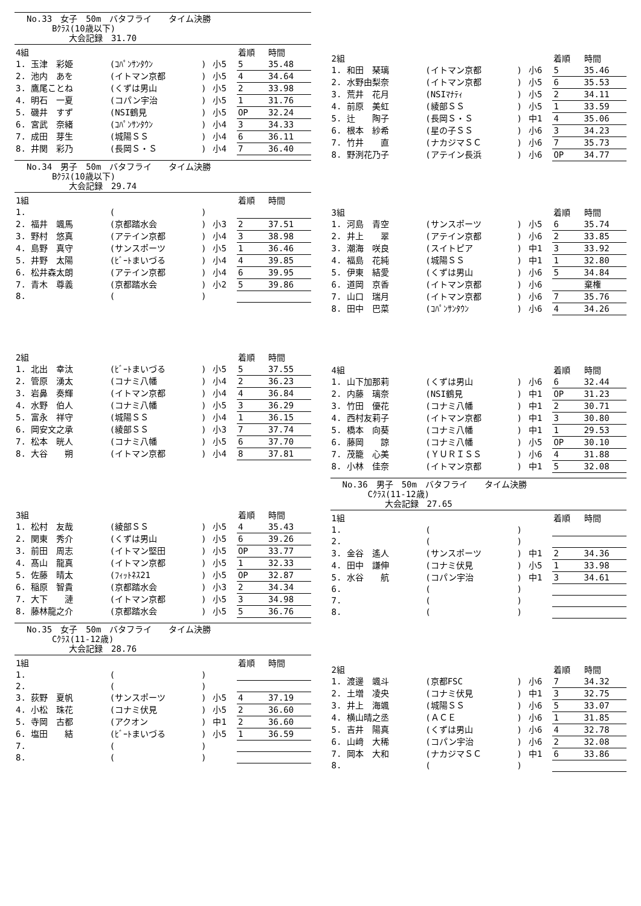No.33　女子　50m　バタフライ　　タイム決勝
　　　Bｸﾗｽ(10歳以下)
　　　　　大会記録　31.70
| 4組 | | | | 着順 | 時間 |
| --- | --- | --- | --- | --- | --- |
| 1. 玉津 彩姫 | (ｺﾊﾟﾝｻﾝﾀｳﾝ | ) | 小5 | 5 | 35.48 |
| 2. 池内 あを | (イトマン京都 | ) | 小5 | 4 | 34.64 |
| 3. 鷹尾ことね | (くずは男山 | ) | 小5 | 2 | 33.98 |
| 4. 明石 一夏 | (コパン宇治 | ) | 小5 | 1 | 31.76 |
| 5. 磯井 すず | (NSI鶴見 | ) | 小5 | OP | 32.24 |
| 6. 宮武 奈緒 | (ｺﾊﾟﾝｻﾝﾀｳﾝ | ) | 小4 | 3 | 34.33 |
| 7. 成田 芽生 | (城陽ＳＳ | ) | 小4 | 6 | 36.11 |
| 8. 井関 彩乃 | (長岡Ｓ・Ｓ | ) | 小4 | 7 | 36.40 |
No.34　男子　50m　バタフライ　　タイム決勝
　　　Bｸﾗｽ(10歳以下)
　　　　　大会記録　29.74
| 1組 | | | | 着順 | 時間 |
| --- | --- | --- | --- | --- | --- |
| 1. | ( | ) | | | |
| 2. 福井 颯馬 | (京都踏水会 | ) | 小3 | 2 | 37.51 |
| 3. 野村 悠真 | (アテイン京都 | ) | 小4 | 3 | 38.98 |
| 4. 島野 真守 | (サンスポーツ | ) | 小5 | 1 | 36.46 |
| 5. 井野 太陽 | (ﾋﾞｰﾄまいづる | ) | 小4 | 4 | 39.85 |
| 6. 松井森太朗 | (アテイン京都 | ) | 小4 | 6 | 39.95 |
| 7. 青木 尊義 | (京都踏水会 | ) | 小2 | 5 | 39.86 |
| 8. | ( | ) | | | |
| 2組 | | | | 着順 | 時間 |
| --- | --- | --- | --- | --- | --- |
| 1. 北出 幸汰 | (ﾋﾞｰﾄまいづる | ) | 小5 | 5 | 37.55 |
| 2. 管原 湧太 | (コナミ八幡 | ) | 小4 | 2 | 36.23 |
| 3. 岩鼻 奏輝 | (イトマン京都 | ) | 小4 | 4 | 36.84 |
| 4. 水野 伯人 | (コナミ八幡 | ) | 小5 | 3 | 36.29 |
| 5. 富永 祥守 | (城陽ＳＳ | ) | 小4 | 1 | 36.15 |
| 6. 岡安文之承 | (綾部ＳＳ | ) | 小3 | 7 | 37.74 |
| 7. 松本 晄人 | (コナミ八幡 | ) | 小5 | 6 | 37.70 |
| 8. 大谷 朔 | (イトマン京都 | ) | 小4 | 8 | 37.81 |
| 3組 | | | | 着順 | 時間 |
| --- | --- | --- | --- | --- | --- |
| 1. 松村 友哉 | (綾部ＳＳ | ) | 小5 | 4 | 35.43 |
| 2. 関東 秀介 | (くずは男山 | ) | 小5 | 6 | 39.26 |
| 3. 前田 周志 | (イトマン堅田 | ) | 小5 | OP | 33.77 |
| 4. 髙山 龍真 | (イトマン京都 | ) | 小5 | 1 | 32.33 |
| 5. 佐藤 晴太 | (ﾌｨｯﾄﾈｽ21 | ) | 小5 | OP | 32.87 |
| 6. 稲原 智貴 | (京都踏水会 | ) | 小3 | 2 | 34.34 |
| 7. 大下 漣 | (イトマン京都 | ) | 小5 | 3 | 34.98 |
| 8. 藤林龍之介 | (京都踏水会 | ) | 小5 | 5 | 36.76 |
No.35　女子　50m　バタフライ　　タイム決勝
　　　Cｸﾗｽ(11-12歳)
　　　　　大会記録　28.76
| 1組 | | | | 着順 | 時間 |
| --- | --- | --- | --- | --- | --- |
| 1. | ( | ) | | | |
| 2. | ( | ) | | | |
| 3. 荻野 夏帆 | (サンスポーツ | ) | 小5 | 4 | 37.19 |
| 4. 小松 珠花 | (コナミ伏見 | ) | 小5 | 2 | 36.60 |
| 5. 寺岡 古都 | (アクオン | ) | 中1 | 2 | 36.60 |
| 6. 塩田 結 | (ﾋﾞｰﾄまいづる | ) | 小5 | 1 | 36.59 |
| 7. | ( | ) | | | |
| 8. | ( | ) | | | |
| 2組 | | | | 着順 | 時間 |
| --- | --- | --- | --- | --- | --- |
| 1. 和田 琹璃 | (イトマン京都 | ) | 小6 | 5 | 35.46 |
| 2. 水野由梨奈 | (イトマン京都 | ) | 小5 | 6 | 35.53 |
| 3. 荒井 花月 | (NSIﾏﾅﾃｨ | ) | 小5 | 2 | 34.11 |
| 4. 前原 美虹 | (綾部ＳＳ | ) | 小5 | 1 | 33.59 |
| 5. 辻 陶子 | (長岡Ｓ・Ｓ | ) | 中1 | 4 | 35.06 |
| 6. 根本 紗希 | (星の子ＳＳ | ) | 小6 | 3 | 34.23 |
| 7. 竹井 直 | (ナカジマＳＣ | ) | 小6 | 7 | 35.73 |
| 8. 野洌花乃子 | (アテイン長浜 | ) | 小6 | OP | 34.77 |
| 3組 | | | | 着順 | 時間 |
| --- | --- | --- | --- | --- | --- |
| 1. 河島 青空 | (サンスポーツ | ) | 小5 | 6 | 35.74 |
| 2. 井上 翠 | (アテイン京都 | ) | 小6 | 2 | 33.85 |
| 3. 潮海 咲良 | (スイトピア | ) | 中1 | 3 | 33.92 |
| 4. 福島 花純 | (城陽ＳＳ | ) | 中1 | 1 | 32.80 |
| 5. 伊東 結愛 | (くずは男山 | ) | 小6 | 5 | 34.84 |
| 6. 道岡 京香 | (イトマン京都 | ) | 小6 | | 棄権 |
| 7. 山口 瑞月 | (イトマン京都 | ) | 小6 | 7 | 35.76 |
| 8. 田中 巴菜 | (ｺﾊﾟﾝｻﾝﾀｳﾝ | ) | 小6 | 4 | 34.26 |
| 4組 | | | | 着順 | 時間 |
| --- | --- | --- | --- | --- | --- |
| 1. 山下加那莉 | (くずは男山 | ) | 小6 | 6 | 32.44 |
| 2. 内藤 璃奈 | (NSI鶴見 | ) | 中1 | OP | 31.23 |
| 3. 竹田 優花 | (コナミ八幡 | ) | 中1 | 2 | 30.71 |
| 4. 西村友莉子 | (イトマン京都 | ) | 中1 | 3 | 30.80 |
| 5. 橋本 向葵 | (コナミ八幡 | ) | 中1 | 1 | 29.53 |
| 6. 藤岡 諒 | (コナミ八幡 | ) | 小5 | OP | 30.10 |
| 7. 茂籠 心美 | (ＹＵＲＩＳＳ | ) | 小6 | 4 | 31.88 |
| 8. 小林 佳奈 | (イトマン京都 | ) | 中1 | 5 | 32.08 |
No.36　男子　50m　バタフライ　　タイム決勝
　　　Cｸﾗｽ(11-12歳)
　　　　　大会記録　27.65
| 1組 | | | | 着順 | 時間 |
| --- | --- | --- | --- | --- | --- |
| 1. | ( | ) | | | |
| 2. | ( | ) | | | |
| 3. 金谷 遙人 | (サンスポーツ | ) | 中1 | 2 | 34.36 |
| 4. 田中 謙伸 | (コナミ伏見 | ) | 小5 | 1 | 33.98 |
| 5. 水谷 航 | (コパン宇治 | ) | 中1 | 3 | 34.61 |
| 6. | ( | ) | | | |
| 7. | ( | ) | | | |
| 8. | ( | ) | | | |
| 2組 | | | | 着順 | 時間 |
| --- | --- | --- | --- | --- | --- |
| 1. 渡邊 颯斗 | (京都FSC | ) | 小6 | 7 | 34.32 |
| 2. 土増 凌央 | (コナミ伏見 | ) | 中1 | 3 | 32.75 |
| 3. 井上 海颯 | (城陽ＳＳ | ) | 小6 | 5 | 33.07 |
| 4. 横山晴之丞 | (ＡＣＥ | ) | 小6 | 1 | 31.85 |
| 5. 吉井 陽真 | (くずは男山 | ) | 小6 | 4 | 32.78 |
| 6. 山﨑 大稀 | (コパン宇治 | ) | 小6 | 2 | 32.08 |
| 7. 岡本 大和 | (ナカジマＳＣ | ) | 中1 | 6 | 33.86 |
| 8. | ( | ) | | | |